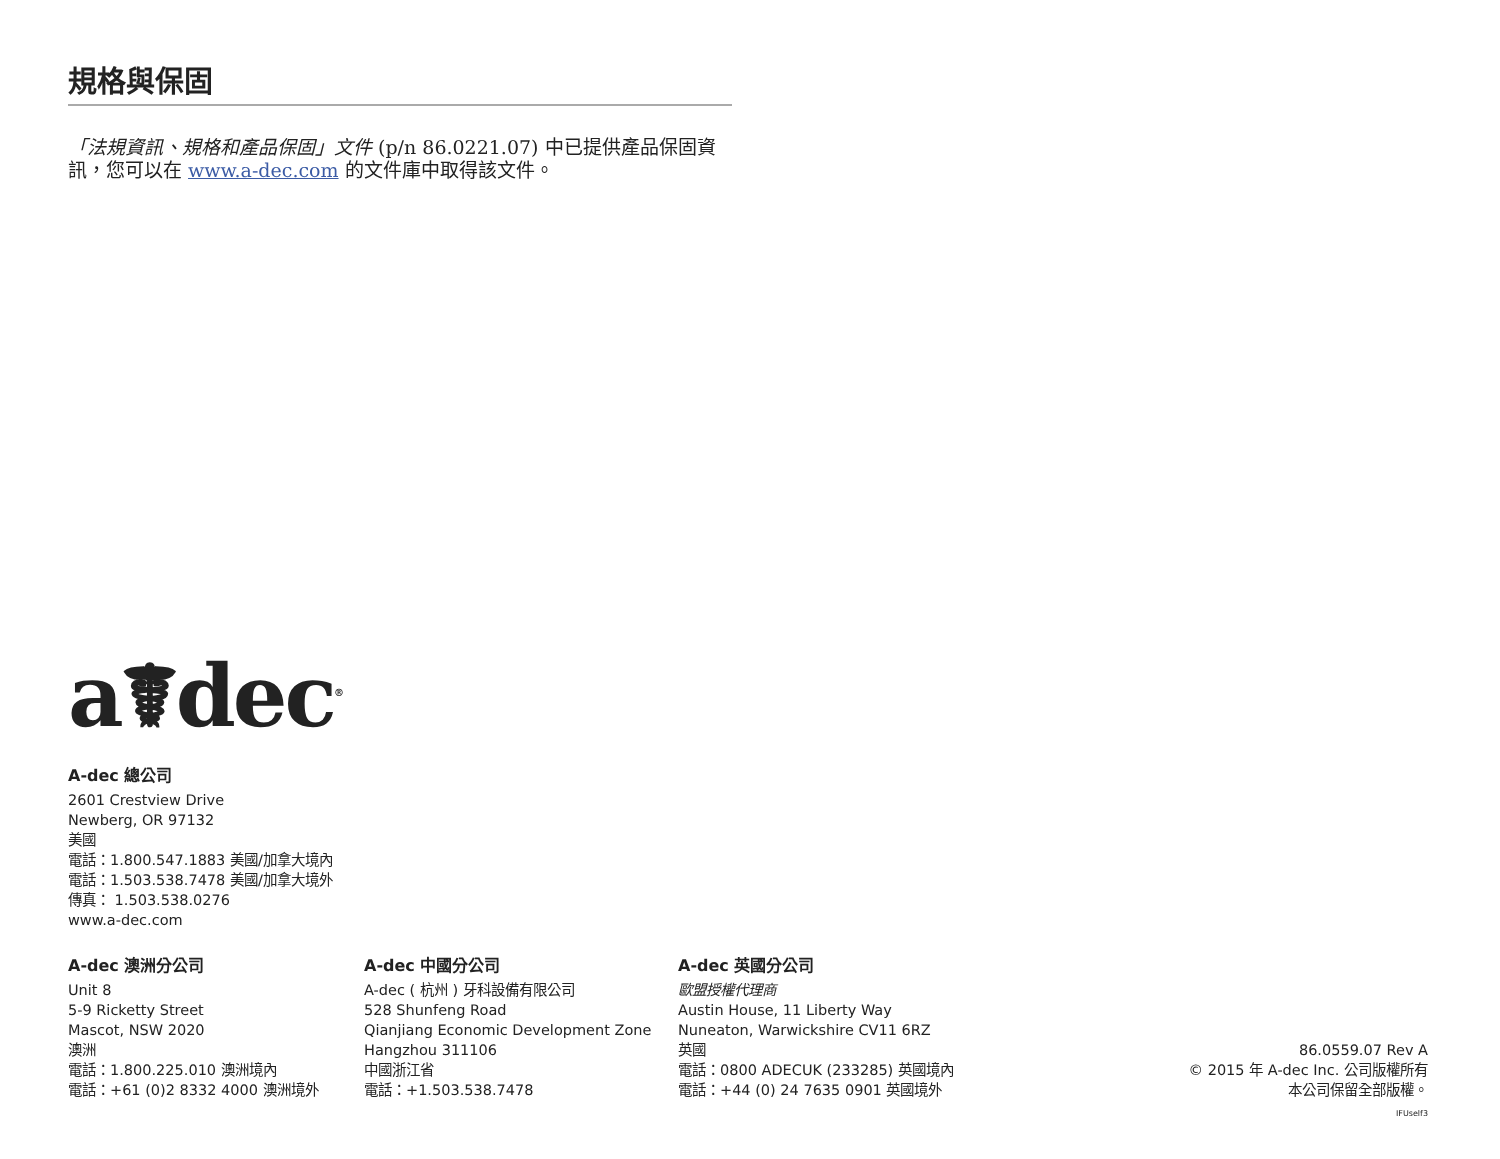規格與保固
「法規資訊、規格和產品保固」文件 (p/n 86.0221.07) 中已提供產品保固資訊，您可以在 www.a-dec.com 的文件庫中取得該文件。
a☤dec<sup>®</sup>
A-dec 總公司
2601 Crestview Drive
Newberg, OR 97132
美國
電話：1.800.547.1883 美國/加拿大境內
電話：1.503.538.7478 美國/加拿大境外
傳真： 1.503.538.0276
www.a-dec.com
A-dec 澳洲分公司
Unit 8
5-9 Ricketty Street
Mascot, NSW 2020
澳洲
電話：1.800.225.010 澳洲境內
電話：+61 (0)2 8332 4000 澳洲境外
A-dec 中國分公司
A-dec ( 杭州 ) 牙科設備有限公司
528 Shunfeng Road
Qianjiang Economic Development Zone
Hangzhou 311106
中國浙江省
電話：+1.503.538.7478
A-dec 英國分公司
歐盟授權代理商
Austin House, 11 Liberty Way
Nuneaton, Warwickshire CV11 6RZ
英國
電話：0800 ADECUK (233285) 英國境內
電話：+44 (0) 24 7635 0901 英國境外
86.0559.07 Rev A
© 2015 年 A-dec Inc. 公司版權所有
本公司保留全部版權。
IFUself3